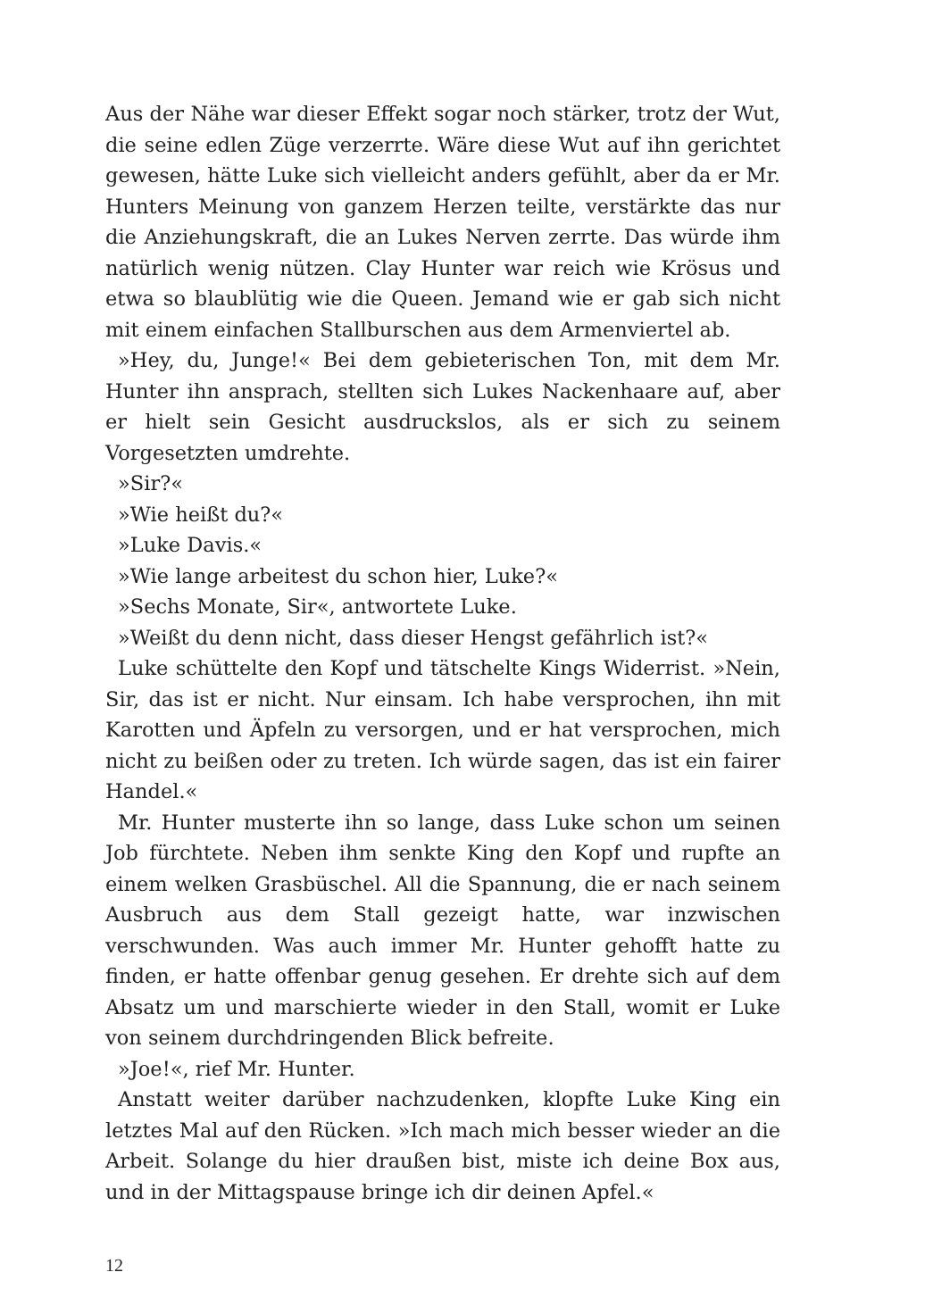Aus der Nähe war dieser Effekt sogar noch stärker, trotz der Wut, die seine edlen Züge verzerrte. Wäre diese Wut auf ihn gerichtet gewesen, hätte Luke sich vielleicht anders gefühlt, aber da er Mr. Hunters Meinung von ganzem Herzen teilte, verstärkte das nur die Anziehungskraft, die an Lukes Nerven zerrte. Das würde ihm natürlich wenig nützen. Clay Hunter war reich wie Krösus und etwa so blaublütig wie die Queen. Jemand wie er gab sich nicht mit einem einfachen Stallburschen aus dem Armenviertel ab.
»Hey, du, Junge!« Bei dem gebieterischen Ton, mit dem Mr. Hunter ihn ansprach, stellten sich Lukes Nackenhaare auf, aber er hielt sein Gesicht ausdruckslos, als er sich zu seinem Vorgesetzten umdrehte.
»Sir?«
»Wie heißt du?«
»Luke Davis.«
»Wie lange arbeitest du schon hier, Luke?«
»Sechs Monate, Sir«, antwortete Luke.
»Weißt du denn nicht, dass dieser Hengst gefährlich ist?«
Luke schüttelte den Kopf und tätschelte Kings Widerrist. »Nein, Sir, das ist er nicht. Nur einsam. Ich habe versprochen, ihn mit Karotten und Äpfeln zu versorgen, und er hat versprochen, mich nicht zu beißen oder zu treten. Ich würde sagen, das ist ein fairer Handel.«
Mr. Hunter musterte ihn so lange, dass Luke schon um seinen Job fürchtete. Neben ihm senkte King den Kopf und rupfte an einem welken Grasbüschel. All die Spannung, die er nach seinem Ausbruch aus dem Stall gezeigt hatte, war inzwischen verschwunden. Was auch immer Mr. Hunter gehofft hatte zu finden, er hatte offenbar genug gesehen. Er drehte sich auf dem Absatz um und marschierte wieder in den Stall, womit er Luke von seinem durchdringenden Blick befreite.
»Joe!«, rief Mr. Hunter.
Anstatt weiter darüber nachzudenken, klopfte Luke King ein letztes Mal auf den Rücken. »Ich mach mich besser wieder an die Arbeit. Solange du hier draußen bist, miste ich deine Box aus, und in der Mittagspause bringe ich dir deinen Apfel.«
12